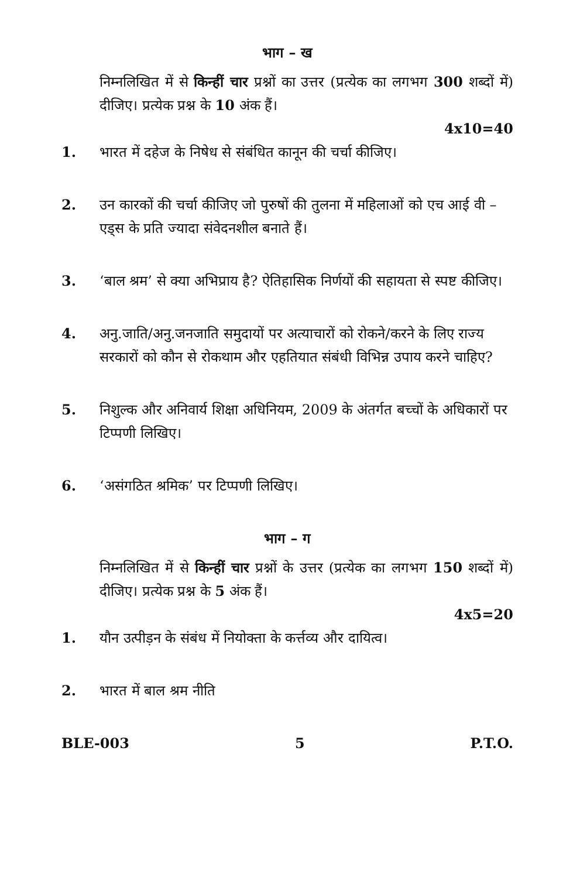भाग – ख
निम्नलिखित में से किन्हीं चार प्रश्नों का उत्तर (प्रत्येक का लगभग 300 शब्दों में) दीजिए। प्रत्येक प्रश्न के 10 अंक हैं।
4x10=40
1. भारत में दहेज के निषेध से संबंधित कानून की चर्चा कीजिए।
2. उन कारकों की चर्चा कीजिए जो पुरुषों की तुलना में महिलाओं को एच आई वी – एड्स के प्रति ज्यादा संवेदनशील बनाते हैं।
3. ‘बाल श्रम’ से क्या अभिप्राय है? ऐतिहासिक निर्णयों की सहायता से स्पष्ट कीजिए।
4. अनु.जाति/अनु.जनजाति समुदायों पर अत्याचारों को रोकने/करने के लिए राज्य सरकारों को कौन से रोकथाम और एहतियात संबंधी विभिन्न उपाय करने चाहिए?
5. निशुल्क और अनिवार्य शिक्षा अधिनियम, 2009 के अंतर्गत बच्चों के अधिकारों पर टिप्पणी लिखिए।
6. ‘असंगठित श्रमिक’ पर टिप्पणी लिखिए।
भाग – ग
निम्नलिखित में से किन्हीं चार प्रश्नों के उत्तर (प्रत्येक का लगभग 150 शब्दों में) दीजिए। प्रत्येक प्रश्न के 5 अंक हैं।
4x5=20
1. यौन उत्पीड़न के संबंध में नियोक्ता के कर्त्तव्य और दायित्व।
2. भारत में बाल श्रम नीति
BLE-003 5 P.T.O.